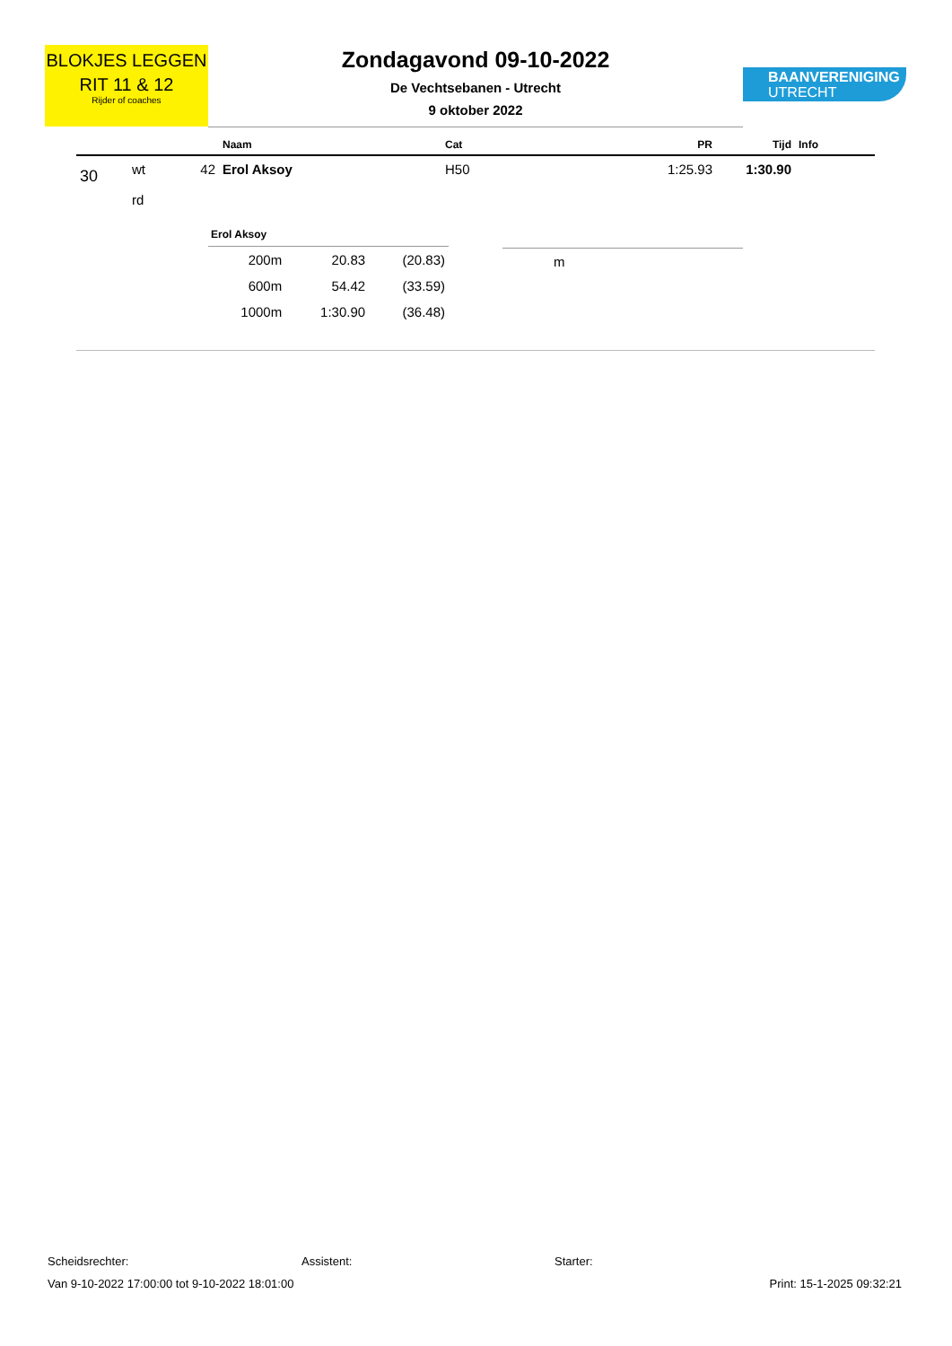BLOKJES LEGGEN
RIT 11 & 12
Rijder of coaches
Zondagavond 09-10-2022
De Vechtsebanen - Utrecht
9 oktober 2022
BAANVERENIGING
UTRECHT
| | | | Naam | Cat | PR | Tijd | Info |
| --- | --- | --- | --- | --- | --- | --- | --- |
| 30 | wt rd | 42 | Erol Aksoy | H50 | 1:25.93 | 1:30.90 | |
Erol Aksoy
| 200m | 20.83 | (20.83) |
| 600m | 54.42 | (33.59) |
| 1000m | 1:30.90 | (36.48) |
m
Scheidsrechter: Assistent: Starter:
Van 9-10-2022 17:00:00 tot 9-10-2022 18:01:00 Print: 15-1-2025 09:32:21